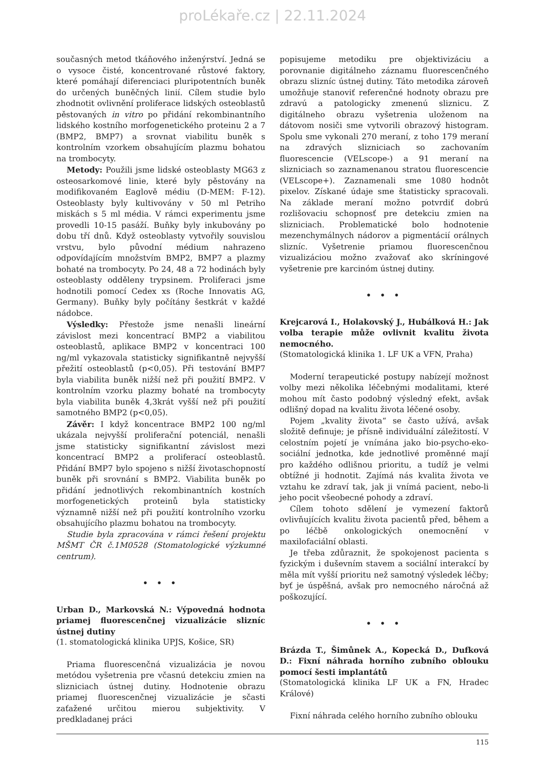proLékaře.cz | 22.11.2024
současných metod tkáňového inženýrství. Jedná se o vysoce čisté, koncentrované růstové faktory, které pomáhají diferenciaci pluripotentních buněk do určených buněčných linií. Cílem studie bylo zhodnotit ovlivnění proliferace lidských osteoblastů pěstovaných in vitro po přidání rekombinantního lidského kostního morfogenetického proteinu 2 a 7 (BMP2, BMP7) a srovnat viabilitu buněk s kontrolním vzorkem obsahujícím plazmu bohatou na trombocyty.
Metody: Použili jsme lidské osteoblasty MG63 z osteosarkomové linie, které byly pěstovány na modifikovaném Eaglově médiu (D-MEM: F-12). Osteoblasty byly kultivovány v 50 ml Petriho miskách s 5 ml média. V rámci experimentu jsme provedli 10-15 pasáží. Buňky byly inkubovány po dobu tří dnů. Když osteoblasty vytvořily souvislou vrstvu, bylo původní médium nahrazeno odpovídajícím množstvím BMP2, BMP7 a plazmy bohaté na trombocyty. Po 24, 48 a 72 hodinách byly osteoblasty odděleny trypsinem. Proliferaci jsme hodnotili pomocí Cedex xs (Roche Innovatis AG, Germany). Buňky byly počítány šestkrát v každé nádobce.
Výsledky: Přestože jsme nenašli lineární závislost mezi koncentrací BMP2 a viabilitou osteoblastů, aplikace BMP2 v koncentraci 100 ng/ml vykazovala statisticky signifikantně nejvyšší přežití osteoblastů (p<0,05). Při testování BMP7 byla viabilita buněk nižší než při použití BMP2. V kontrolním vzorku plazmy bohaté na trombocyty byla viabilita buněk 4,3krát vyšší než při použití samotného BMP2 (p<0,05).
Závěr: I když koncentrace BMP2 100 ng/ml ukázala nejvyšší proliferační potenciál, nenašli jsme statisticky signifikantní závislost mezi koncentrací BMP2 a proliferací osteoblastů. Přidání BMP7 bylo spojeno s nižší životaschopností buněk při srovnání s BMP2. Viabilita buněk po přidání jednotlivých rekombinantních kostních morfogenetických proteinů byla statisticky významně nižší než při použití kontrolního vzorku obsahujícího plazmu bohatou na trombocyty.
Studie byla zpracována v rámci řešení projektu MŠMT ČR č.1M0528 (Stomatologické výzkumné centrum).
• • •
Urban D., Markovská N.: Výpovedná hodnota priamej fluorescenčnej vizualizácie slizníc ústnej dutiny
(1. stomatologická klinika UPJS, Košice, SR)
Priama fluorescenčná vizualizácia je novou metódou vyšetrenia pre včasnú detekciu zmien na slizniciach ústnej dutiny. Hodnotenie obrazu priamej fluorescenčnej vizualizácie je sčasti zaťažené určitou mierou subjektivity. V predkladanej práci
popisujeme metodiku pre objektivizáciu a porovnanie digitálneho záznamu fluorescenčného obrazu slizníc ústnej dutiny. Táto metodika zároveň umožňuje stanoviť referenčné hodnoty obrazu pre zdravú a patologicky zmenenú sliznicu. Z digitálneho obrazu vyšetrenia uloženom na dátovom nosiči sme vytvorili obrazový histogram. Spolu sme vykonali 270 meraní, z toho 179 meraní na zdravých slizniciach so zachovaním fluorescencie (VELscope-) a 91 meraní na slizniciach so zaznamenanou stratou fluorescencie (VELscope+). Zaznamenali sme 1080 hodnôt pixelov. Získané údaje sme štatisticky spracovali. Na základe meraní možno potvrdiť dobrú rozlišovaciu schopnosť pre detekciu zmien na slizniciach. Problematické bolo hodnotenie mezenchymálnych nádorov a pigmentácií orálnych slizníc. Vyšetrenie priamou fluorescenčnou vizualizáciou možno zvažovať ako skríningové vyšetrenie pre karcinóm ústnej dutiny.
• • •
Krejcarová I., Holakovský J., Hubálková H.: Jak volba terapie může ovlivnit kvalitu života nemocného.
(Stomatologická klinika 1. LF UK a VFN, Praha)
Moderní terapeutické postupy nabízejí možnost volby mezi několika léčebnými modalitami, které mohou mít často podobný výsledný efekt, avšak odlišný dopad na kvalitu života léčené osoby.
Pojem „kvality života“ se často užívá, avšak složitě definuje; je přísně individuální záležitostí. V celostním pojetí je vnímána jako bio-psycho-eko-sociální jednotka, kde jednotlivé proměnné mají pro každého odlišnou prioritu, a tudíž je velmi obtížné ji hodnotit. Zajímá nás kvalita života ve vztahu ke zdraví tak, jak ji vnímá pacient, nebo-li jeho pocit všeobecné pohody a zdraví.
Cílem tohoto sdělení je vymezení faktorů ovlivňujících kvalitu života pacientů před, během a po léčbě onkologických onemocnění v maxilofaciální oblasti.
Je třeba zdůraznit, že spokojenost pacienta s fyzickým i duševním stavem a sociální interakcí by měla mít vyšší prioritu než samotný výsledek léčby; byť je úspěšná, avšak pro nemocného náročná až poškozující.
• • •
Brázda T., Šimůnek A., Kopecká D., Dufková D.: Fixní náhrada horního zubního oblouku pomocí šesti implantátů
(Stomatologická klinika LF UK a FN, Hradec Králové)
Fixní náhrada celého horního zubního oblouku
115